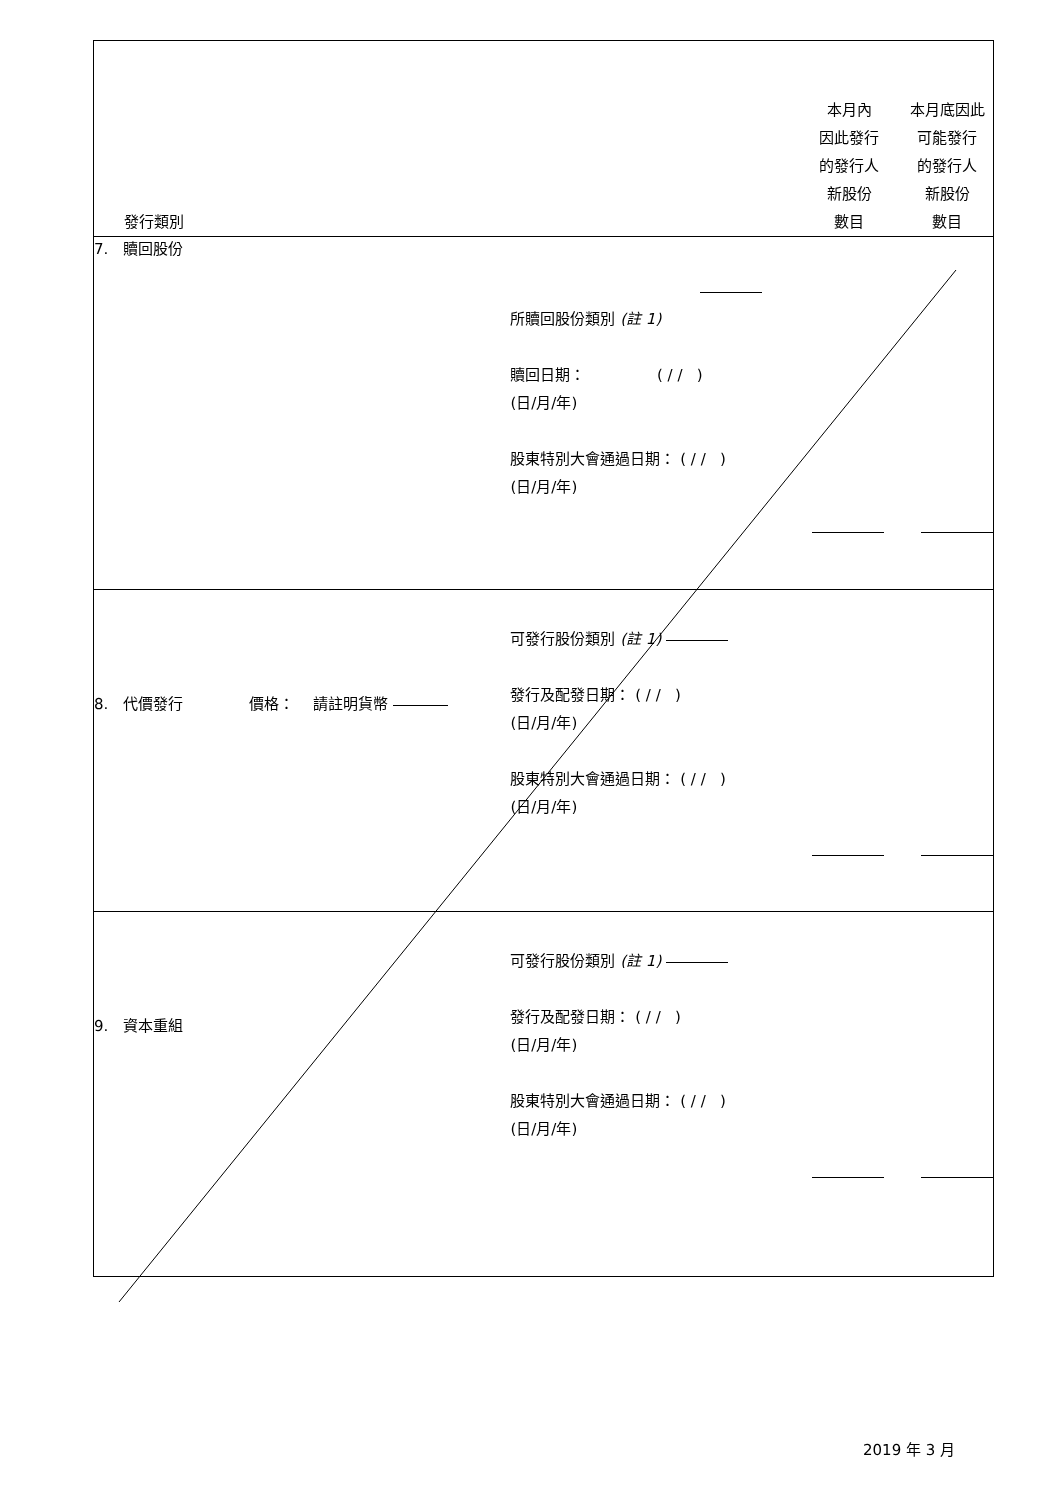| 發行類別 | | 本月內 因此發行 的發行人 新股份 數目 | 本月底因此 可能發行 的發行人 新股份 數目 |
| 7. 贖回股份 | 所贖回股份類別 (註 1) 贖回日期： ( / / ) (日/月/年) 股東特別大會通過日期： ( / / ) (日/月/年) | | |
| 8. 代價發行 價格： 請註明貨幣 | 可發行股份類別 (註 1) 發行及配發日期： ( / / ) (日/月/年) 股東特別大會通過日期： ( / / ) (日/月/年) | | |
| 9. 資本重組 | 可發行股份類別 (註 1) 發行及配發日期： ( / / ) (日/月/年) 股東特別大會通過日期： ( / / ) (日/月/年) | | |
2019 年 3 月